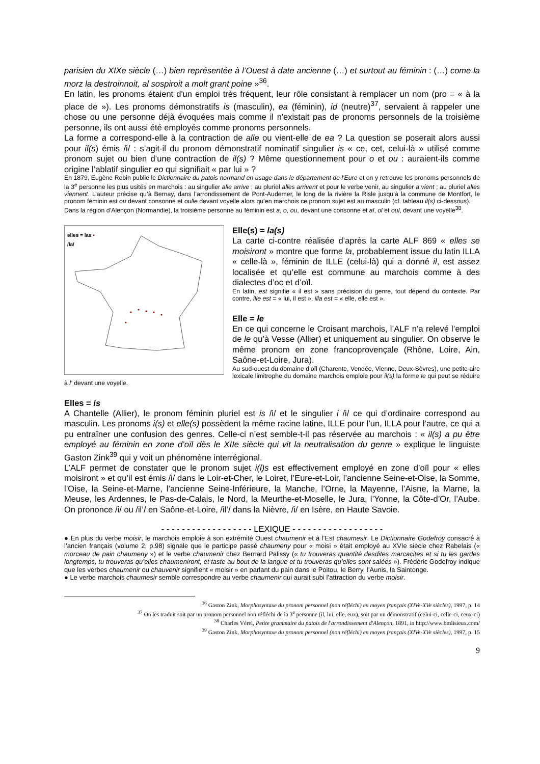parisien du XIXe siècle (…) bien représentée à l’Ouest à date ancienne (…) et surtout au féminin : (…) come la morz la destroinnoit, al sospiroit a molt grant poine »<sup>36</sup>.
En latin, les pronoms étaient d'un emploi très fréquent, leur rôle consistant à remplacer un nom (pro = « à la place de »). Les pronoms démonstratifs is (masculin), ea (féminin), id (neutre)<sup>37</sup>, servaient à rappeler une chose ou une personne déjà évoquées mais comme il n'existait pas de pronoms personnels de la troisième personne, ils ont aussi été employés comme pronoms personnels.
La forme a correspond-elle à la contraction de alle ou vient-elle de ea ? La question se poserait alors aussi pour il(s) émis /i/ : s’agit-il du pronom démonstratif nominatif singulier is « ce, cet, celui-là » utilisé comme pronom sujet ou bien d’une contraction de il(s) ? Même questionnement pour o et ou : auraient-ils comme origine l’ablatif singulier eo qui signifiait « par lui » ?
En 1879, Eugène Robin publie le Dictionnaire du patois normand en usage dans le département de l'Eure et on y retrouve les pronoms personnels de la 3<sup>e</sup> personne les plus usités en marchois : au singulier alle arrive ; au pluriel alles arrivent et pour le verbe venir, au singulier a vient ; au pluriel alles viennent. L’auteur précise qu’à Bernay, dans l’arrondissement de Pont-Audemer, le long de la rivière la Risle jusqu’à la commune de Montfort, le pronom féminin est ou devant consonne et oulle devant voyelle alors qu’en marchois ce pronom sujet est au masculin (cf. tableau il(s) ci-dessous).
Dans la région d’Alençon (Normandie), la troisième personne au féminin est a, o, ou, devant une consonne et al, ol et oul, devant une voyelle<sup>38</sup>.
elles = las •
/la/
Elle(s) = la(s)
La carte ci-contre réalisée d’après la carte ALF 869 « elles se moisiront » montre que forme la, probablement issue du latin ILLA « celle-là », féminin de ILLE (celui-là) qui a donné il, est assez localisée et qu’elle est commune au marchois comme à des dialectes d’oc et d’oïl.
En latin, est signifie « il est » sans précision du genre, tout dépend du contexte. Par contre, ille est = « lui, il est », illa est = « elle, elle est ».
Elle = le
En ce qui concerne le Croisant marchois, l’ALF n’a relevé l’emploi de le qu’à Vesse (Allier) et uniquement au singulier. On observe le même pronom en zone francoprovençale (Rhône, Loire, Ain, Saône-et-Loire, Jura).
Au sud-ouest du domaine d’oïl (Charente, Vendée, Vienne, Deux-Sèvres), une petite aire lexicale limitrophe du domaine marchois emploie pour il(s) la forme le qui peut se réduire à l’ devant une voyelle.
Elles = is
A Chantelle (Allier), le pronom féminin pluriel est is /i/ et le singulier i /i/ ce qui d’ordinaire correspond au masculin. Les pronoms i(s) et elle(s) possèdent la même racine latine, ILLE pour l’un, ILLA pour l’autre, ce qui a pu entraîner une confusion des genres. Celle-ci n’est semble-t-il pas réservée au marchois : « il(s) a pu être employé au féminin en zone d’oïl dès le XIIe siècle qui vit la neutralisation du genre » explique le linguiste Gaston Zink<sup>39</sup> qui y voit un phénomène interrégional.
L’ALF permet de constater que le pronom sujet i(l)s est effectivement employé en zone d’oïl pour « elles moisiront » et qu’il est émis /i/ dans le Loir-et-Cher, le Loiret, l’Eure-et-Loir, l’ancienne Seine-et-Oise, la Somme, l’Oise, la Seine-et-Marne, l’ancienne Seine-Inférieure, la Manche, l’Orne, la Mayenne, l’Aisne, la Marne, la Meuse, les Ardennes, le Pas-de-Calais, le Nord, la Meurthe-et-Moselle, le Jura, l’Yonne, la Côte-d’Or, l’Aube. On prononce /i/ ou /il’/ en Saône-et-Loire, /il’/ dans la Nièvre, /i/ en Isère, en Haute Savoie.
- - - - - - - - - - - - - - - - - - LEXIQUE - - - - - - - - - - - - - - - - - -
● En plus du verbe moisir, le marchois emploie à son extrémité Ouest chaumenir et à l’Est chaumesir. Le Dictionnaire Godefroy consacré à l’ancien français (volume 2, p.98) signale que le participe passé chaumeny pour « moisi » était employé au XVIe siècle chez Rabelais (« morceau de pain chaumeny ») et le verbe chaumenir chez Bernard Palissy (« tu trouveras quantité desdites marcacites et si tu les gardes longtemps, tu trouveras qu’elles chaumeniront, et taste au bout de la langue et tu trouveras qu’elles sont salées »). Frédéric Godefroy indique que les verbes chaumenir ou chauvenir signifient « moisir » en parlant du pain dans le Poitou, le Berry, l’Aunis, la Saintonge.
● Le verbe marchois chaumesir semble correspondre au verbe chaumenir qui aurait subi l’attraction du verbe moisir.
<sup>36</sup> Gaston Zink, Morphosyntaxe du pronom personnel (non réfléchi) en moyen français (XIVe-XVe siècles), 1997, p. 14
<sup>37</sup> On les traduit soit par un pronom personnel non réfléchi de la 3<sup>e</sup> personne (il, lui, elle, eux), soit par un démonstratif (celui-ci, celle-ci, ceux-ci)
<sup>38</sup> Charles Vérel, Petite grammaire du patois de l'arrondissement d'Alençon, 1891, in http://www.bmlisieux.com/
<sup>39</sup> Gaston Zink, Morphosyntaxe du pronom personnel (non réfléchi) en moyen français (XIVe-XVe siècles), 1997, p. 15
9